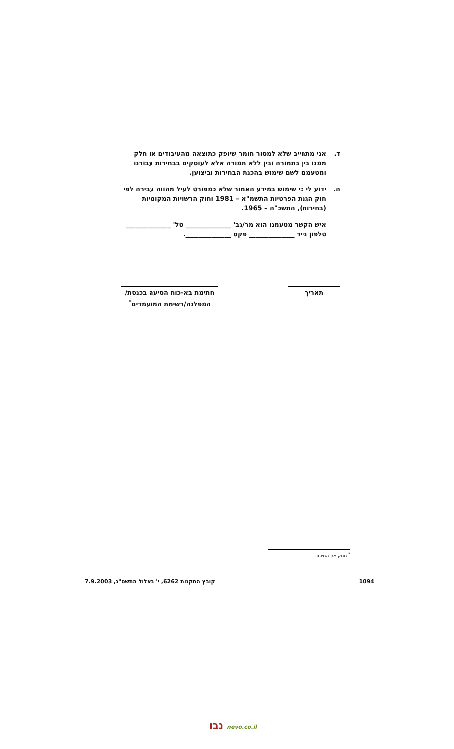ד. אני מתחייב שלא למסור חומר שיופק כתוצאה מהעיבודים או חלק ממנו בין בתמורה ובין ללא תמורה אלא לעוסקים בבחירות עבורנו ומטעמנו לשם שימוש בהכנת הבחירות וביצוען.
ה. ידוע לי כי שימוש במידע האמור שלא כמפורט לעיל מהווה עבירה לפי חוק הגנת הפרטיות התשמ"א – 1981 וחוק הרשויות המקומיות (בחירות), התשכ"ה – 1965.
איש הקשר מטעמנו הוא מר/גב' ______________ טל' ______________
טלפון נייד ______________ פקס ______________.
תאריך חתימת בא-כוח הסיעה בכנסת/ המפלגה/רשימת המועמדים<sup>*</sup>
<sup>*</sup> מחק את המיותר
1094 קובץ התקנות 6262, י' באלול התשס"ג, 7.9.2003
נבו nevo.co.il